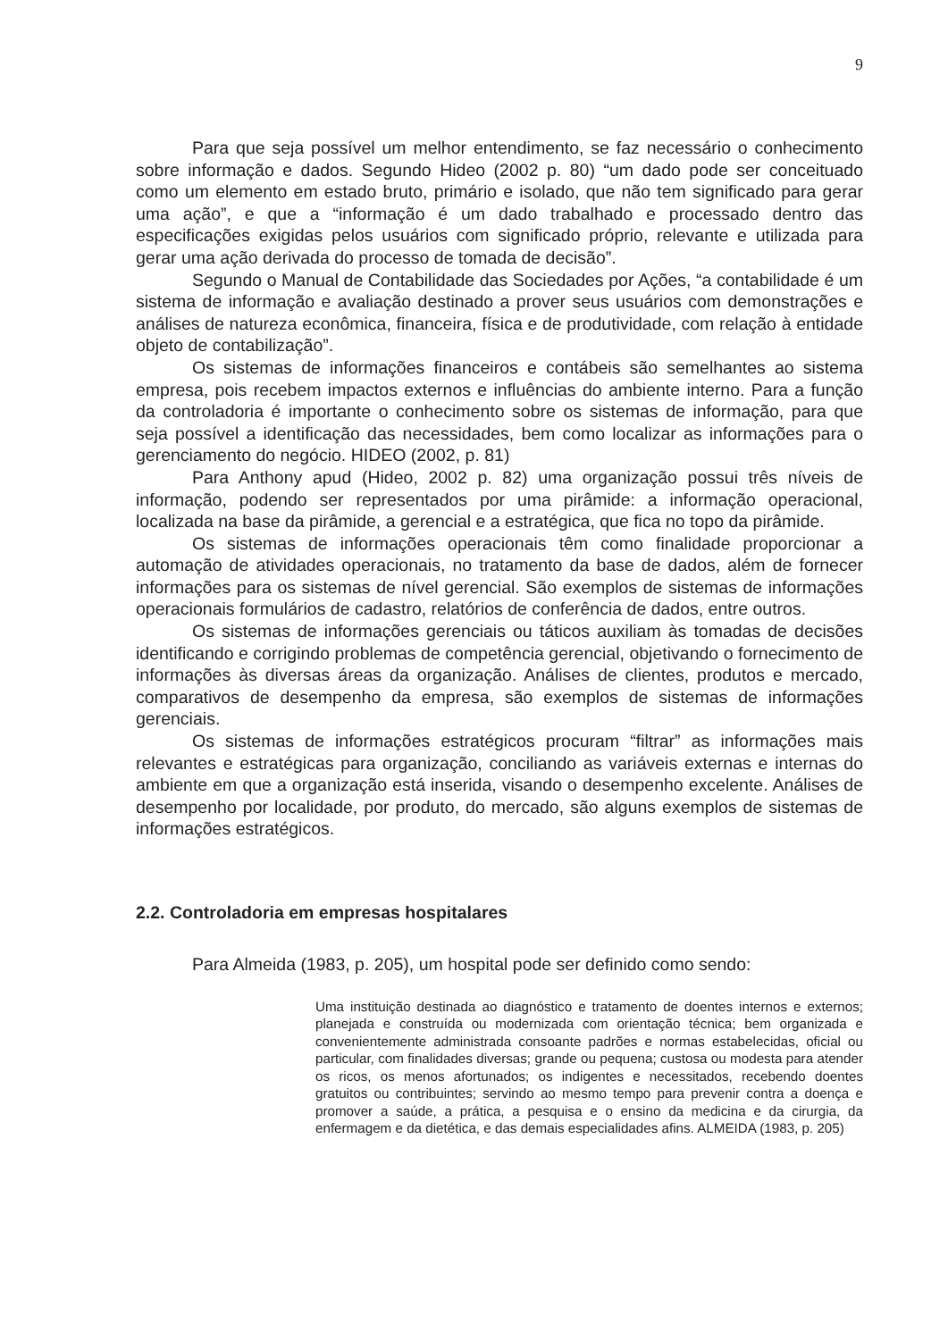9
Para que seja possível um melhor entendimento, se faz necessário o conhecimento sobre informação e dados. Segundo Hideo (2002 p. 80) “um dado pode ser conceituado como um elemento em estado bruto, primário e isolado, que não tem significado para gerar uma ação”, e que a “informação é um dado trabalhado e processado dentro das especificações exigidas pelos usuários com significado próprio, relevante e utilizada para gerar uma ação derivada do processo de tomada de decisão”.
Segundo o Manual de Contabilidade das Sociedades por Ações, “a contabilidade é um sistema de informação e avaliação destinado a prover seus usuários com demonstrações e análises de natureza econômica, financeira, física e de produtividade, com relação à entidade objeto de contabilização”.
Os sistemas de informações financeiros e contábeis são semelhantes ao sistema empresa, pois recebem impactos externos e influências do ambiente interno. Para a função da controladoria é importante o conhecimento sobre os sistemas de informação, para que seja possível a identificação das necessidades, bem como localizar as informações para o gerenciamento do negócio. HIDEO (2002, p. 81)
Para Anthony apud (Hideo, 2002 p. 82) uma organização possui três níveis de informação, podendo ser representados por uma pirâmide: a informação operacional, localizada na base da pirâmide, a gerencial e a estratégica, que fica no topo da pirâmide.
Os sistemas de informações operacionais têm como finalidade proporcionar a automação de atividades operacionais, no tratamento da base de dados, além de fornecer informações para os sistemas de nível gerencial. São exemplos de sistemas de informações operacionais formulários de cadastro, relatórios de conferência de dados, entre outros.
Os sistemas de informações gerenciais ou táticos auxiliam às tomadas de decisões identificando e corrigindo problemas de competência gerencial, objetivando o fornecimento de informações às diversas áreas da organização. Análises de clientes, produtos e mercado, comparativos de desempenho da empresa, são exemplos de sistemas de informações gerenciais.
Os sistemas de informações estratégicos procuram “filtrar” as informações mais relevantes e estratégicas para organização, conciliando as variáveis externas e internas do ambiente em que a organização está inserida, visando o desempenho excelente. Análises de desempenho por localidade, por produto, do mercado, são alguns exemplos de sistemas de informações estratégicos.
2.2. Controladoria em empresas hospitalares
Para Almeida (1983, p. 205), um hospital pode ser definido como sendo:
Uma instituição destinada ao diagnóstico e tratamento de doentes internos e externos; planejada e construída ou modernizada com orientação técnica; bem organizada e convenientemente administrada consoante padrões e normas estabelecidas, oficial ou particular, com finalidades diversas; grande ou pequena; custosa ou modesta para atender os ricos, os menos afortunados; os indigentes e necessitados, recebendo doentes gratuitos ou contribuintes; servindo ao mesmo tempo para prevenir contra a doença e promover a saúde, a prática, a pesquisa e o ensino da medicina e da cirurgia, da enfermagem e da dietética, e das demais especialidades afins. ALMEIDA (1983, p. 205)